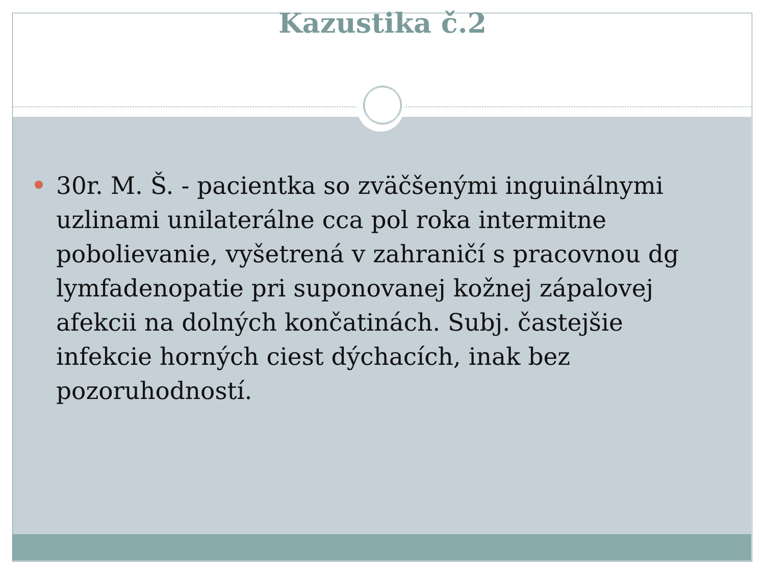Kazustika č.2
30r. M. Š. - pacientka so zväčšenými inguinálnymi uzlinami unilaterálne cca pol roka intermitne pobolievanie, vyšetrená v zahraničí s pracovnou dg lymfadenopatie pri suponovanej kožnej zápalovej afekcii na dolných končatinách. Subj. častejšie infekcie horných ciest dýchacích, inak bez pozoruhodností.